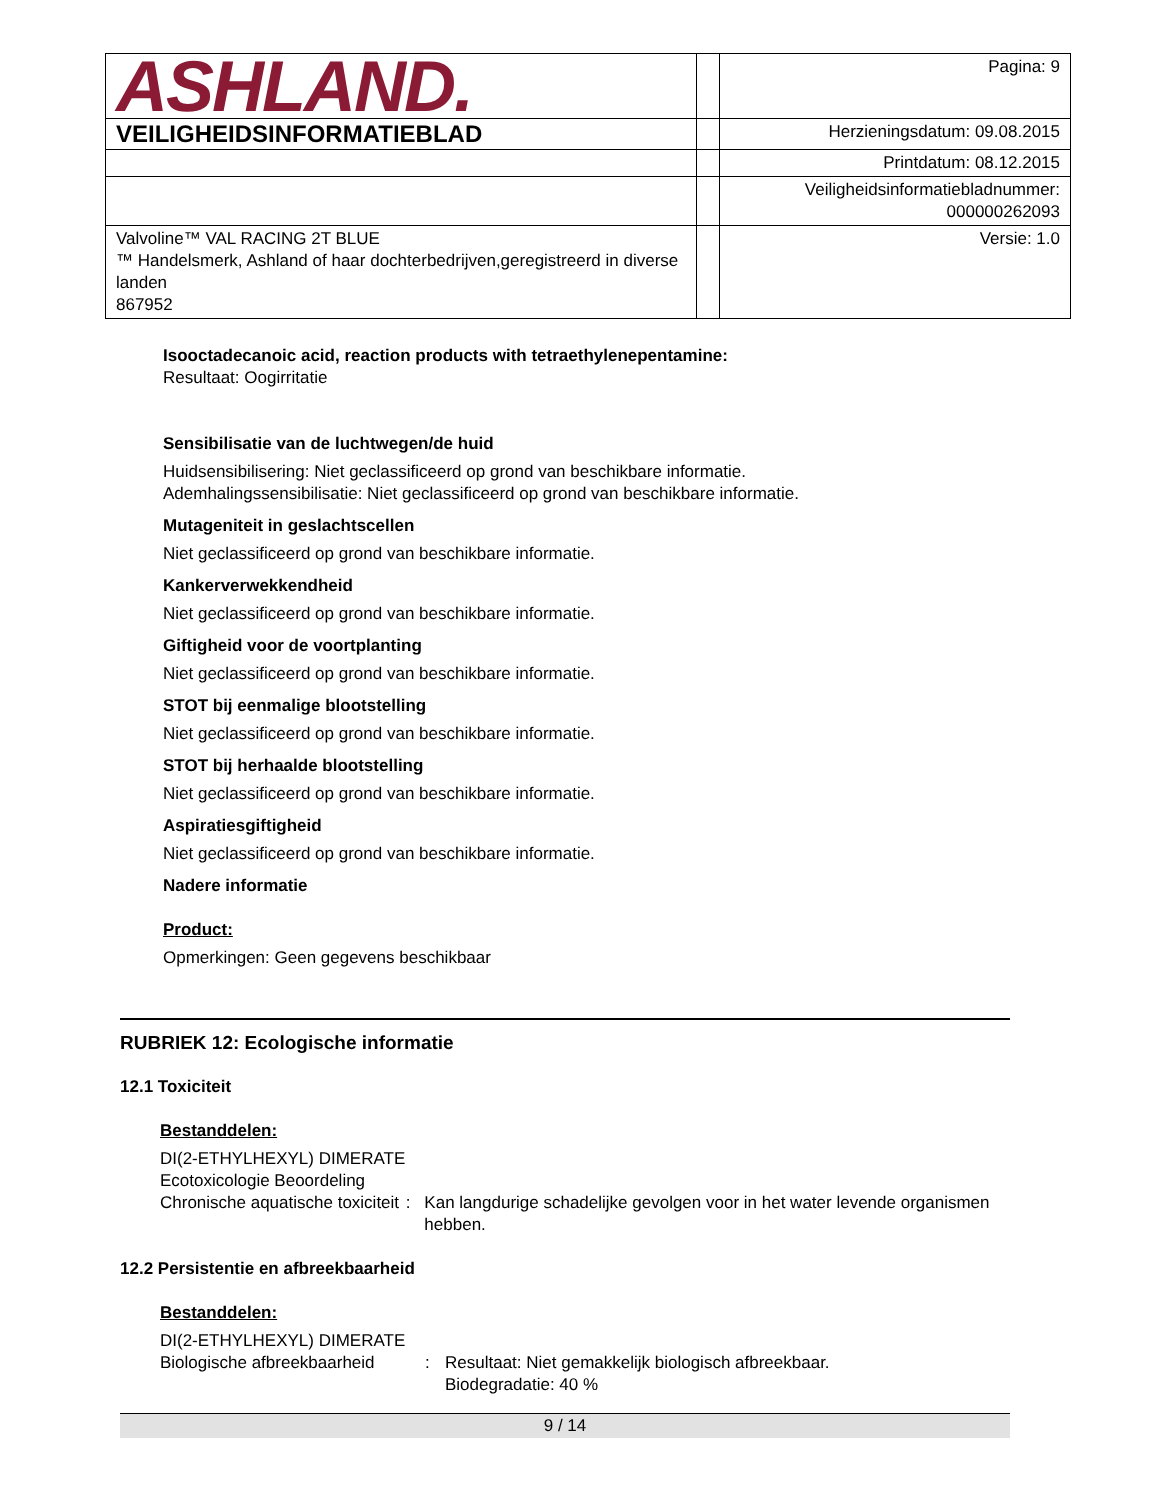| ASHLAND. | | Pagina: 9 |
| VEILIGHEIDSINFORMATIEBLAD | | Herzieningsdatum: 09.08.2015 |
| | | Printdatum: 08.12.2015 |
| | | Veiligheidsinformatiebladnummer: 000000262093 |
| Valvoline™ VAL RACING 2T BLUE ™ Handelsmerk, Ashland of haar dochterbedrijven,geregistreerd in diverse landen 867952 | | Versie: 1.0 |
Isooctadecanoic acid, reaction products with tetraethylenepentamine:
Resultaat: Oogirritatie
Sensibilisatie van de luchtwegen/de huid
Huidsensibilisering: Niet geclassificeerd op grond van beschikbare informatie.
Ademhalingssensibilisatie: Niet geclassificeerd op grond van beschikbare informatie.
Mutageniteit in geslachtscellen
Niet geclassificeerd op grond van beschikbare informatie.
Kankerverwekkendheid
Niet geclassificeerd op grond van beschikbare informatie.
Giftigheid voor de voortplanting
Niet geclassificeerd op grond van beschikbare informatie.
STOT bij eenmalige blootstelling
Niet geclassificeerd op grond van beschikbare informatie.
STOT bij herhaalde blootstelling
Niet geclassificeerd op grond van beschikbare informatie.
Aspiratiesgiftigheid
Niet geclassificeerd op grond van beschikbare informatie.
Nadere informatie
Product:
Opmerkingen: Geen gegevens beschikbaar
RUBRIEK 12: Ecologische informatie
12.1 Toxiciteit
Bestanddelen:
DI(2-ETHYLHEXYL) DIMERATE
Ecotoxicologie Beoordeling
Chronische aquatische toxiciteit: Kan langdurige schadelijke gevolgen voor in het water levende organismen hebben.
12.2 Persistentie en afbreekbaarheid
Bestanddelen:
DI(2-ETHYLHEXYL) DIMERATE
Biologische afbreekbaarheid: Resultaat: Niet gemakkelijk biologisch afbreekbaar.
Biodegradatie: 40 %
9 / 14